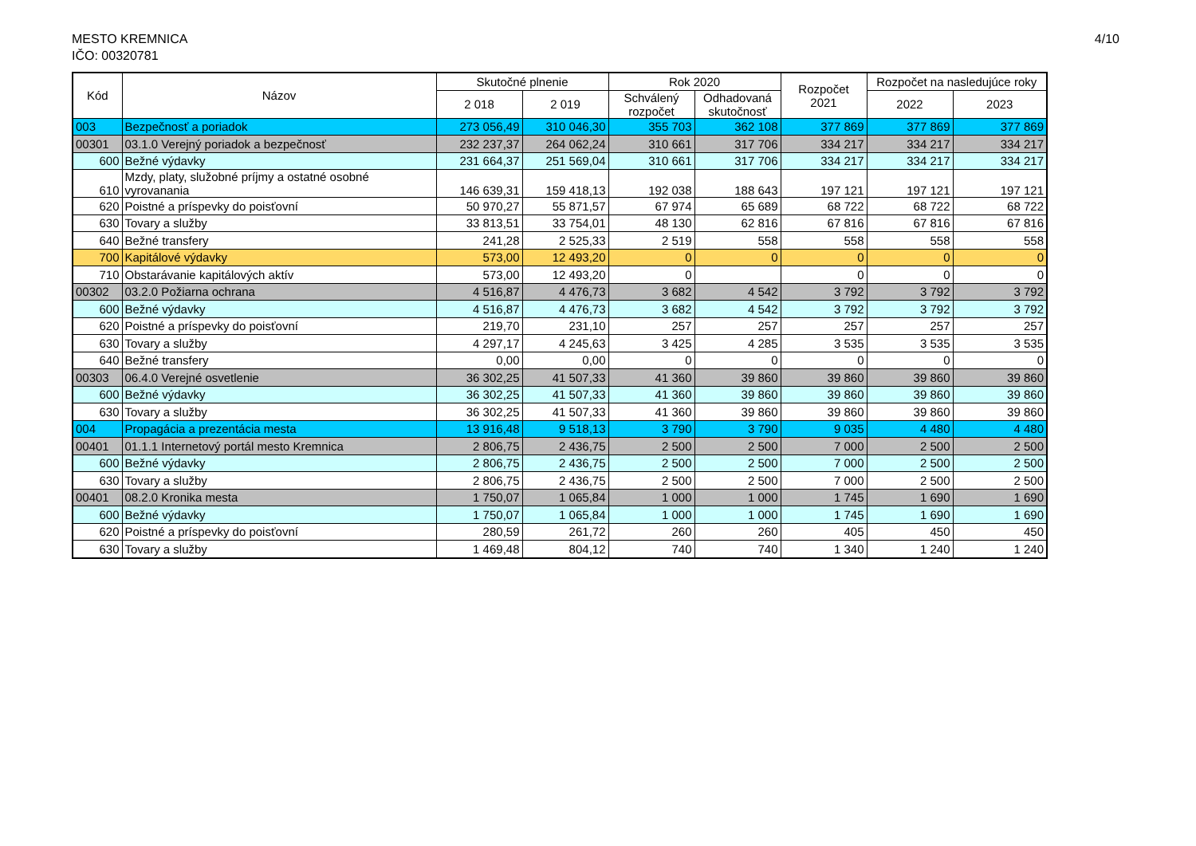MESTO KREMNICA
IČO: 00320781
4/10
| Kód | Názov | Skutočné plnenie | | Rok 2020 | | Rozpočet 2021 | Rozpočet na nasledujúce roky | |
| --- | --- | --- | --- | --- | --- | --- | --- | --- |
| | | 2 018 | 2 019 | Schválený rozpočet | Odhadovaná skutočnosť | | 2022 | 2023 |
| 003 | Bezpečnosť a poriadok | 273 056,49 | 310 046,30 | 355 703 | 362 108 | 377 869 | 377 869 | 377 869 |
| 00301 | 03.1.0 Verejný poriadok a bezpečnosť | 232 237,37 | 264 062,24 | 310 661 | 317 706 | 334 217 | 334 217 | 334 217 |
| 600 | Bežné výdavky | 231 664,37 | 251 569,04 | 310 661 | 317 706 | 334 217 | 334 217 | 334 217 |
| 610 | Mzdy, platy, služobné príjmy a ostatné osobné vyrovanania | 146 639,31 | 159 418,13 | 192 038 | 188 643 | 197 121 | 197 121 | 197 121 |
| 620 | Poistné a príspevky do poisťovní | 50 970,27 | 55 871,57 | 67 974 | 65 689 | 68 722 | 68 722 | 68 722 |
| 630 | Tovary a služby | 33 813,51 | 33 754,01 | 48 130 | 62 816 | 67 816 | 67 816 | 67 816 |
| 640 | Bežné transfery | 241,28 | 2 525,33 | 2 519 | 558 | 558 | 558 | 558 |
| 700 | Kapitálové výdavky | 573,00 | 12 493,20 | 0 | 0 | 0 | 0 | 0 |
| 710 | Obstarávanie kapitálových aktív | 573,00 | 12 493,20 | 0 | | 0 | 0 | 0 |
| 00302 | 03.2.0 Požiarna ochrana | 4 516,87 | 4 476,73 | 3 682 | 4 542 | 3 792 | 3 792 | 3 792 |
| 600 | Bežné výdavky | 4 516,87 | 4 476,73 | 3 682 | 4 542 | 3 792 | 3 792 | 3 792 |
| 620 | Poistné a príspevky do poisťovní | 219,70 | 231,10 | 257 | 257 | 257 | 257 | 257 |
| 630 | Tovary a služby | 4 297,17 | 4 245,63 | 3 425 | 4 285 | 3 535 | 3 535 | 3 535 |
| 640 | Bežné transfery | 0,00 | 0,00 | 0 | 0 | 0 | 0 | 0 |
| 00303 | 06.4.0 Verejné osvetlenie | 36 302,25 | 41 507,33 | 41 360 | 39 860 | 39 860 | 39 860 | 39 860 |
| 600 | Bežné výdavky | 36 302,25 | 41 507,33 | 41 360 | 39 860 | 39 860 | 39 860 | 39 860 |
| 630 | Tovary a služby | 36 302,25 | 41 507,33 | 41 360 | 39 860 | 39 860 | 39 860 | 39 860 |
| 004 | Propagácia a prezentácia mesta | 13 916,48 | 9 518,13 | 3 790 | 3 790 | 9 035 | 4 480 | 4 480 |
| 00401 | 01.1.1 Internetový portál mesto Kremnica | 2 806,75 | 2 436,75 | 2 500 | 2 500 | 7 000 | 2 500 | 2 500 |
| 600 | Bežné výdavky | 2 806,75 | 2 436,75 | 2 500 | 2 500 | 7 000 | 2 500 | 2 500 |
| 630 | Tovary a služby | 2 806,75 | 2 436,75 | 2 500 | 2 500 | 7 000 | 2 500 | 2 500 |
| 00401 | 08.2.0 Kronika mesta | 1 750,07 | 1 065,84 | 1 000 | 1 000 | 1 745 | 1 690 | 1 690 |
| 600 | Bežné výdavky | 1 750,07 | 1 065,84 | 1 000 | 1 000 | 1 745 | 1 690 | 1 690 |
| 620 | Poistné a príspevky do poisťovní | 280,59 | 261,72 | 260 | 260 | 405 | 450 | 450 |
| 630 | Tovary a služby | 1 469,48 | 804,12 | 740 | 740 | 1 340 | 1 240 | 1 240 |